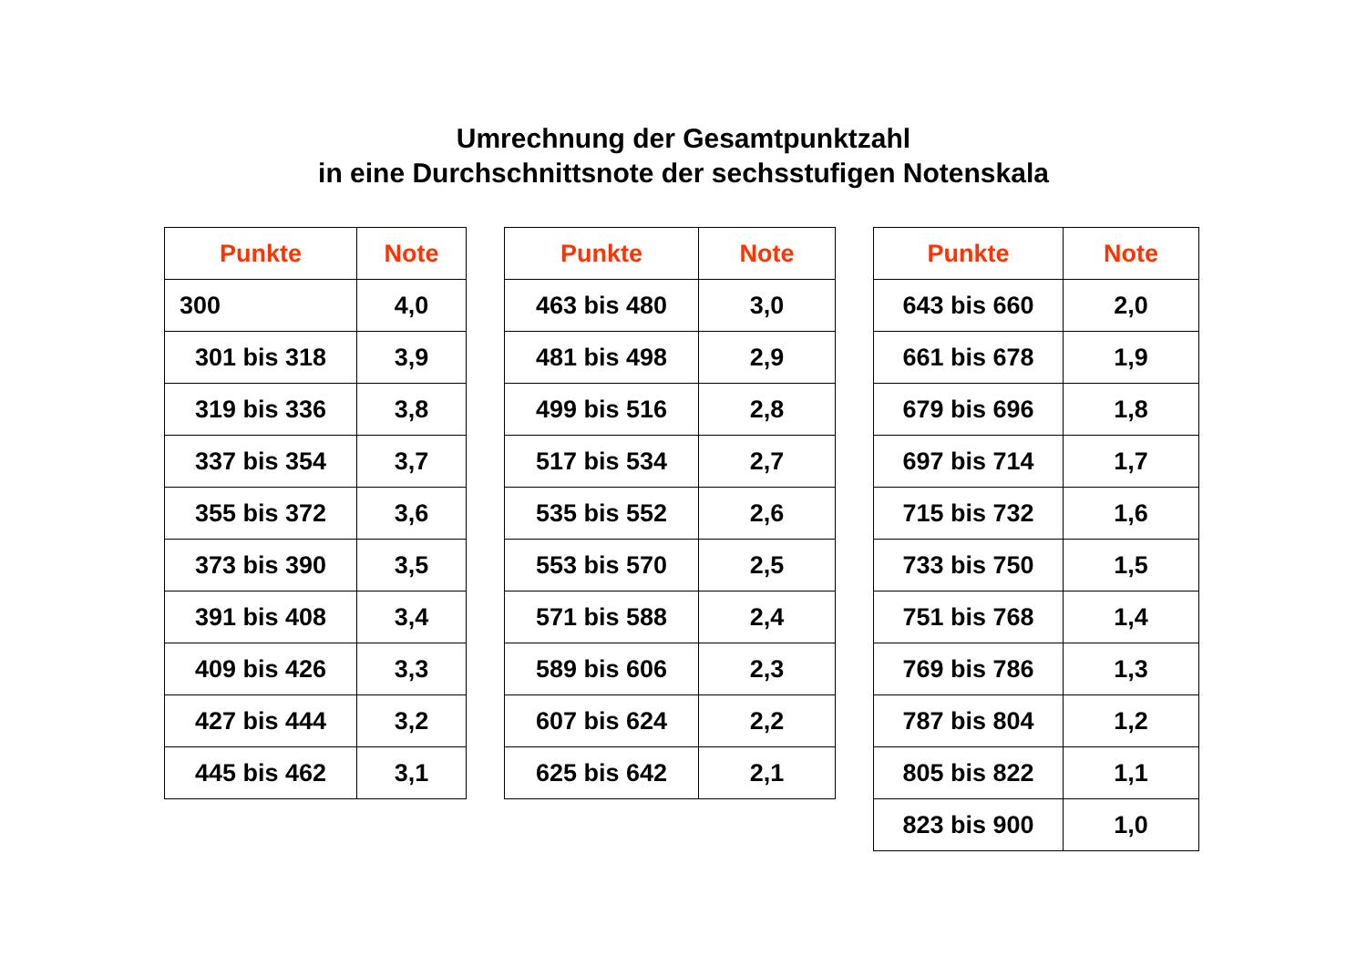Umrechnung der Gesamtpunktzahl
in eine Durchschnittsnote der sechsstufigen Notenskala
| Punkte | Note |
| --- | --- |
| 300 | 4,0 |
| 301 bis 318 | 3,9 |
| 319 bis 336 | 3,8 |
| 337 bis 354 | 3,7 |
| 355 bis 372 | 3,6 |
| 373 bis 390 | 3,5 |
| 391 bis 408 | 3,4 |
| 409 bis 426 | 3,3 |
| 427 bis 444 | 3,2 |
| 445 bis 462 | 3,1 |
| Punkte | Note |
| --- | --- |
| 463 bis 480 | 3,0 |
| 481 bis 498 | 2,9 |
| 499 bis 516 | 2,8 |
| 517 bis 534 | 2,7 |
| 535 bis 552 | 2,6 |
| 553 bis 570 | 2,5 |
| 571 bis 588 | 2,4 |
| 589 bis 606 | 2,3 |
| 607 bis 624 | 2,2 |
| 625 bis 642 | 2,1 |
| Punkte | Note |
| --- | --- |
| 643 bis 660 | 2,0 |
| 661 bis 678 | 1,9 |
| 679 bis 696 | 1,8 |
| 697 bis 714 | 1,7 |
| 715 bis 732 | 1,6 |
| 733 bis 750 | 1,5 |
| 751 bis 768 | 1,4 |
| 769 bis 786 | 1,3 |
| 787 bis 804 | 1,2 |
| 805 bis 822 | 1,1 |
| 823 bis 900 | 1,0 |